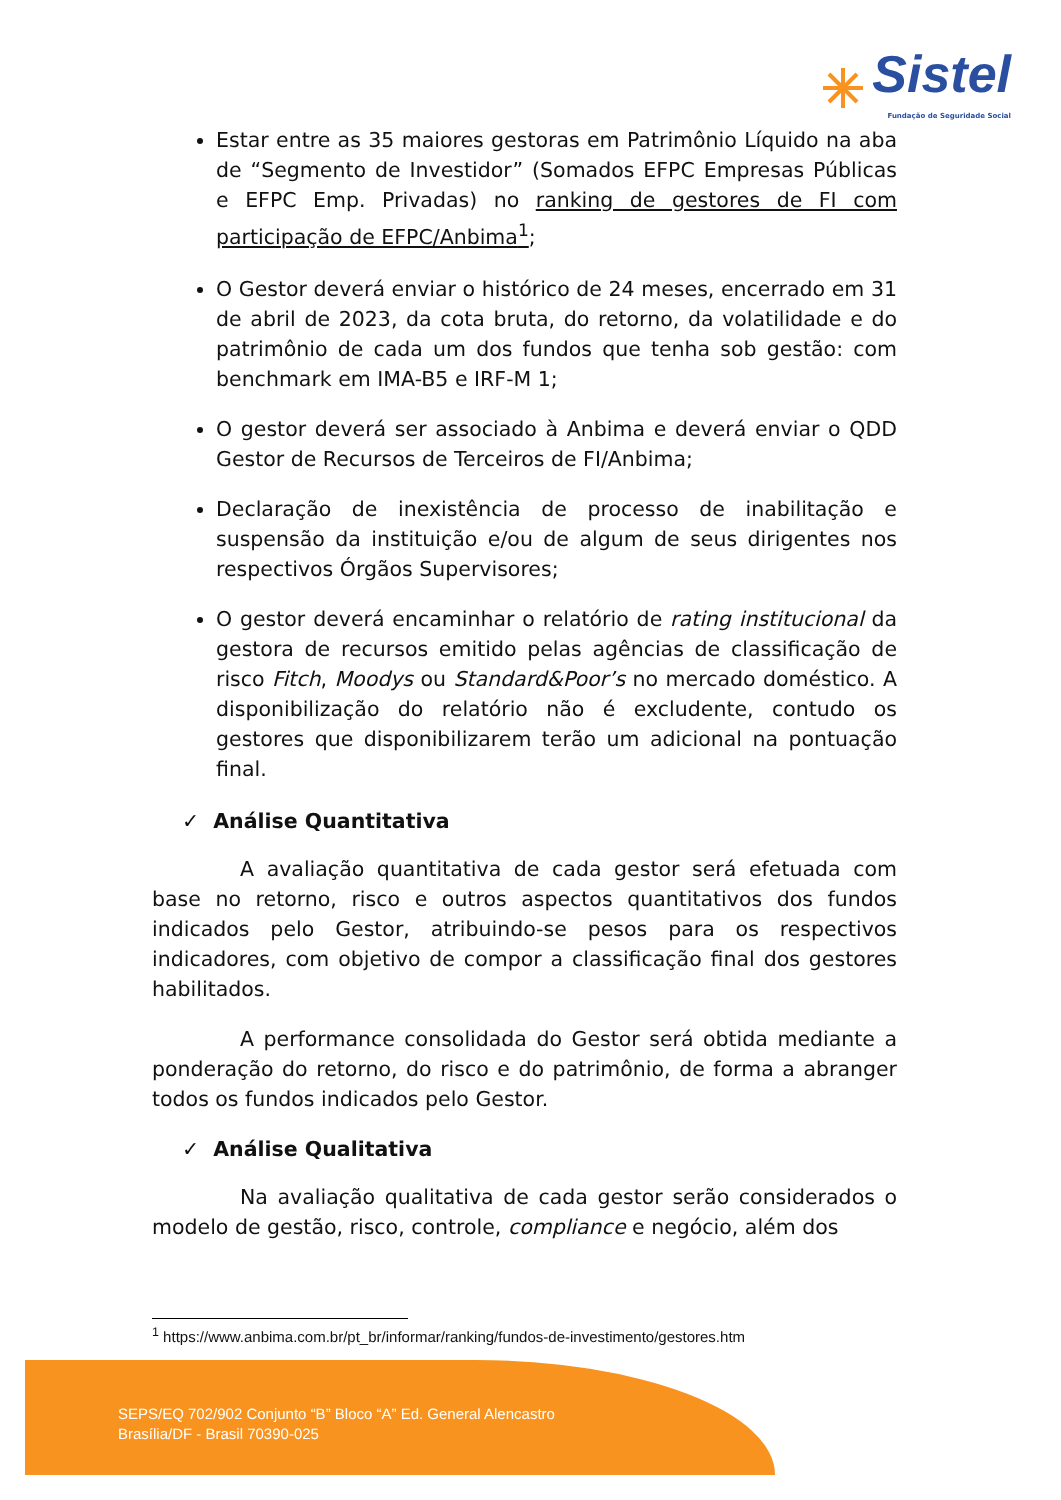Sistel
Fundação de Seguridade Social
Estar entre as 35 maiores gestoras em Patrimônio Líquido na aba de “Segmento de Investidor” (Somados EFPC Empresas Públicas e EFPC Emp. Privadas) no ranking de gestores de FI com participação de EFPC/Anbima<sup>1</sup>;
O Gestor deverá enviar o histórico de 24 meses, encerrado em 31 de abril de 2023, da cota bruta, do retorno, da volatilidade e do patrimônio de cada um dos fundos que tenha sob gestão: com benchmark em IMA-B5 e IRF-M 1;
O gestor deverá ser associado à Anbima e deverá enviar o QDD Gestor de Recursos de Terceiros de FI/Anbima;
Declaração de inexistência de processo de inabilitação e suspensão da instituição e/ou de algum de seus dirigentes nos respectivos Órgãos Supervisores;
O gestor deverá encaminhar o relatório de rating institucional da gestora de recursos emitido pelas agências de classificação de risco Fitch, Moodys ou Standard&Poor’s no mercado doméstico. A disponibilização do relatório não é excludente, contudo os gestores que disponibilizarem terão um adicional na pontuação final.
✓ Análise Quantitativa
A avaliação quantitativa de cada gestor será efetuada com base no retorno, risco e outros aspectos quantitativos dos fundos indicados pelo Gestor, atribuindo-se pesos para os respectivos indicadores, com objetivo de compor a classificação final dos gestores habilitados.
A performance consolidada do Gestor será obtida mediante a ponderação do retorno, do risco e do patrimônio, de forma a abranger todos os fundos indicados pelo Gestor.
✓ Análise Qualitativa
Na avaliação qualitativa de cada gestor serão considerados o modelo de gestão, risco, controle, compliance e negócio, além dos
<sup>1</sup> https://www.anbima.com.br/pt_br/informar/ranking/fundos-de-investimento/gestores.htm
SEPS/EQ 702/902 Conjunto “B” Bloco “A” Ed. General Alencastro
Brasília/DF - Brasil 70390-025